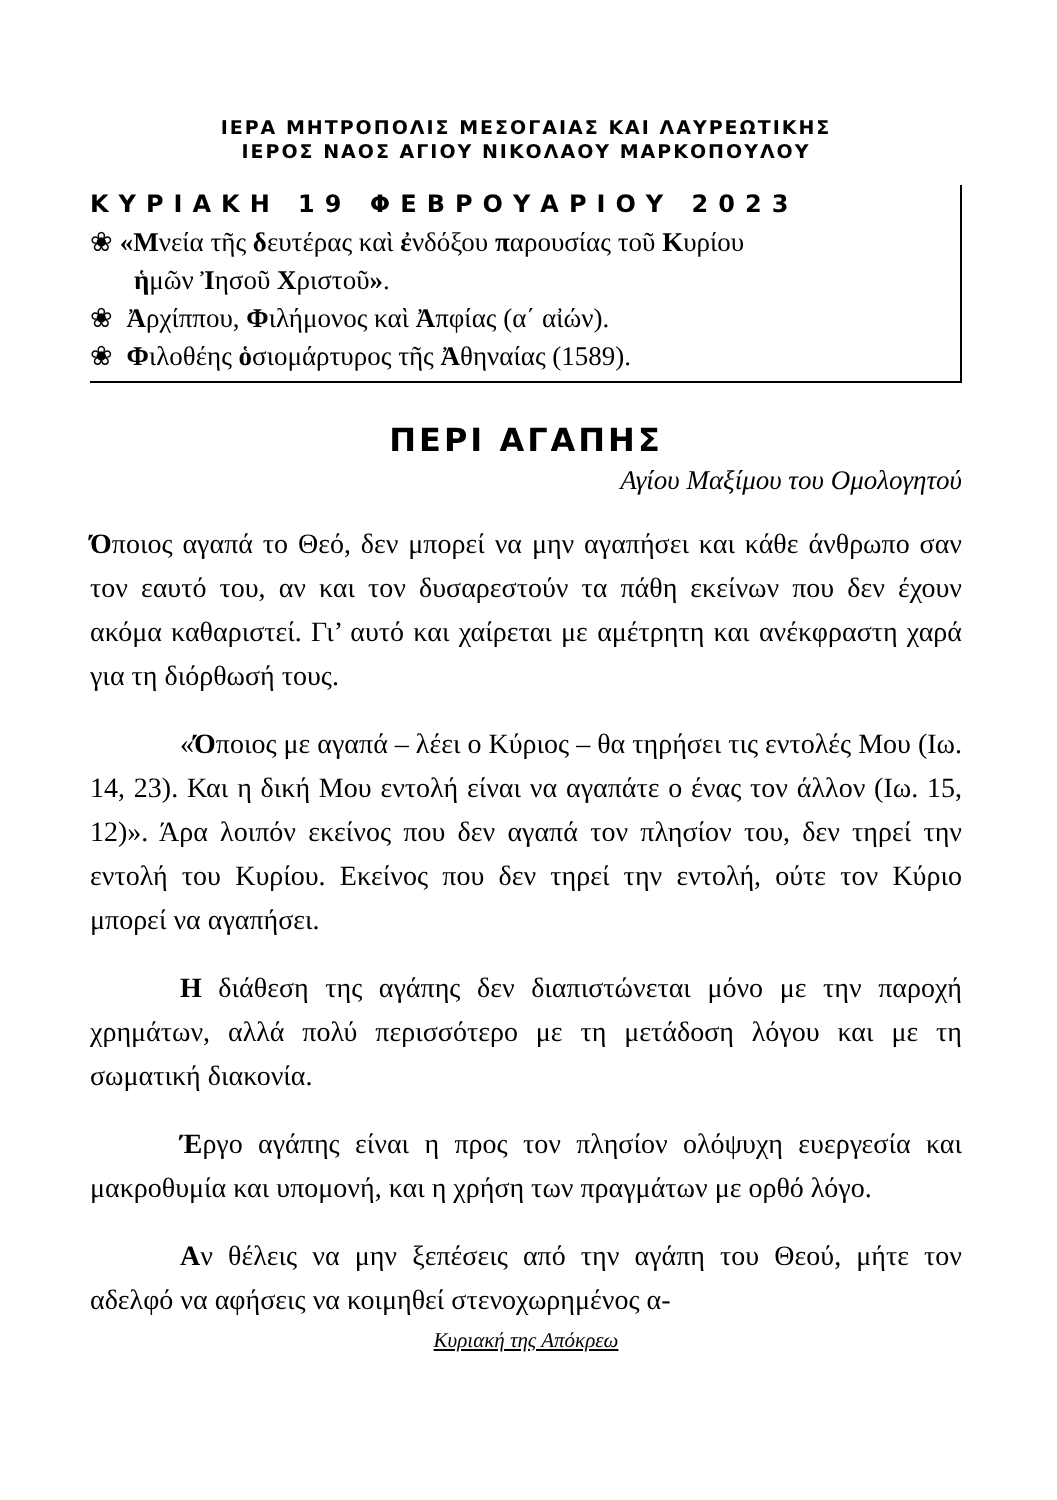ΙΕΡΑ ΜΗΤΡΟΠΟΛΙΣ ΜΕΣΟΓΑΙΑΣ ΚΑΙ ΛΑΥΡΕΩΤΙΚΗΣ
ΙΕΡΟΣ ΝΑΟΣ ΑΓΙΟΥ ΝΙΚΟΛΑΟΥ ΜΑΡΚΟΠΟΥΛΟΥ
ΚΥΡΙΑΚΗ 19 ΦΕΒΡΟΥΑΡΙΟΥ 2023
❀ «Μνεία τῆς δευτέρας καὶ ἐνδόξου παρουσίας τοῦ Κυρίου
ἡμῶν Ἰησοῦ Χριστοῦ».
❀ Ἀρχίππου, Φιλήμονος καὶ Ἀπφίας (α΄ αἰών).
❀ Φιλοθέης ὁσιομάρτυρος τῆς Ἀθηναίας (1589).
ΠΕΡΙ ΑΓΑΠΗΣ
Αγίου Μαξίμου του Ομολογητού
Όποιος αγαπά το Θεό, δεν μπορεί να μην αγαπήσει και κάθε άνθρωπο σαν τον εαυτό του, αν και τον δυσαρεστούν τα πάθη εκείνων που δεν έχουν ακόμα καθαριστεί. Γι’ αυτό και χαίρεται με αμέτρητη και ανέκφραστη χαρά για τη διόρθωσή τους.
«Όποιος με αγαπά – λέει ο Κύριος – θα τηρήσει τις εντολές Μου (Ιω. 14, 23). Και η δική Μου εντολή είναι να αγαπάτε ο ένας τον άλλον (Ιω. 15, 12)». Άρα λοιπόν εκείνος που δεν αγαπά τον πλησίον του, δεν τηρεί την εντολή του Κυρίου. Εκείνος που δεν τηρεί την εντολή, ούτε τον Κύριο μπορεί να αγαπήσει.
Η διάθεση της αγάπης δεν διαπιστώνεται μόνο με την παροχή χρημάτων, αλλά πολύ περισσότερο με τη μετάδοση λόγου και με τη σωματική διακονία.
Έργο αγάπης είναι η προς τον πλησίον ολόψυχη ευεργεσία και μακροθυμία και υπομονή, και η χρήση των πραγμάτων με ορθό λόγο.
Αν θέλεις να μην ξεπέσεις από την αγάπη του Θεού, μήτε τον αδελφό να αφήσεις να κοιμηθεί στενοχωρημένος α-
Κυριακή της Απόκρεω